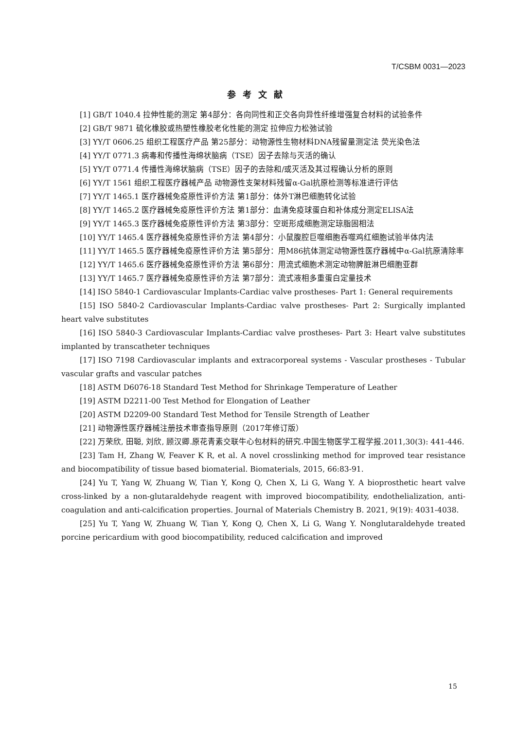T/CSBM 0031—2023
参考文献
[1] GB/T 1040.4 拉伸性能的测定 第4部分：各向同性和正交各向异性纤维增强复合材料的试验条件
[2] GB/T 9871 硫化橡胶或热塑性橡胶老化性能的测定 拉伸应力松弛试验
[3] YY/T 0606.25 组织工程医疗产品 第25部分：动物源性生物材料DNA残留量测定法 荧光染色法
[4] YY/T 0771.3 病毒和传播性海绵状脑病（TSE）因子去除与灭活的确认
[5] YY/T 0771.4 传播性海绵状脑病（TSE）因子的去除和/或灭活及其过程确认分析的原则
[6] YY/T 1561 组织工程医疗器械产品 动物源性支架材料残留α-Gal抗原检测等标准进行评估
[7] YY/T 1465.1 医疗器械免疫原性评价方法 第1部分：体外T淋巴细胞转化试验
[8] YY/T 1465.2 医疗器械免疫原性评价方法 第1部分：血清免疫球蛋白和补体成分测定ELISA法
[9] YY/T 1465.3 医疗器械免疫原性评价方法 第3部分：空斑形成细胞测定琼脂固相法
[10] YY/T 1465.4 医疗器械免疫原性评价方法 第4部分：小鼠腹腔巨噬细胞吞噬鸡红细胞试验半体内法
[11] YY/T 1465.5 医疗器械免疫原性评价方法 第5部分：用M86抗体测定动物源性医疗器械中α-Gal抗原清除率
[12] YY/T 1465.6 医疗器械免疫原性评价方法 第6部分：用流式细胞术测定动物脾脏淋巴细胞亚群
[13] YY/T 1465.7 医疗器械免疫原性评价方法 第7部分：流式液相多重蛋白定量技术
[14] ISO 5840-1 Cardiovascular Implants-Cardiac valve prostheses- Part 1: General requirements
[15] ISO 5840-2 Cardiovascular Implants-Cardiac valve prostheses- Part 2: Surgically implanted heart valve substitutes
[16] ISO 5840-3 Cardiovascular Implants-Cardiac valve prostheses- Part 3: Heart valve substitutes implanted by transcatheter techniques
[17] ISO 7198 Cardiovascular implants and extracorporeal systems - Vascular prostheses - Tubular vascular grafts and vascular patches
[18] ASTM D6076-18 Standard Test Method for Shrinkage Temperature of Leather
[19] ASTM D2211-00 Test Method for Elongation of Leather
[20] ASTM D2209-00 Standard Test Method for Tensile Strength of Leather
[21] 动物源性医疗器械注册技术审查指导原则（2017年修订版）
[22] 万荣欣, 田聪, 刘欣, 顾汉卿.原花青素交联牛心包材料的研究.中国生物医学工程学报.2011,30(3): 441-446.
[23] Tam H, Zhang W, Feaver K R, et al. A novel crosslinking method for improved tear resistance and biocompatibility of tissue based biomaterial. Biomaterials, 2015, 66:83-91.
[24] Yu T, Yang W, Zhuang W, Tian Y, Kong Q, Chen X, Li G, Wang Y. A bioprosthetic heart valve cross-linked by a non-glutaraldehyde reagent with improved biocompatibility, endothelialization, anti-coagulation and anti-calcification properties. Journal of Materials Chemistry B. 2021, 9(19): 4031-4038.
[25] Yu T, Yang W, Zhuang W, Tian Y, Kong Q, Chen X, Li G, Wang Y. Nonglutaraldehyde treated porcine pericardium with good biocompatibility, reduced calcification and improved
15